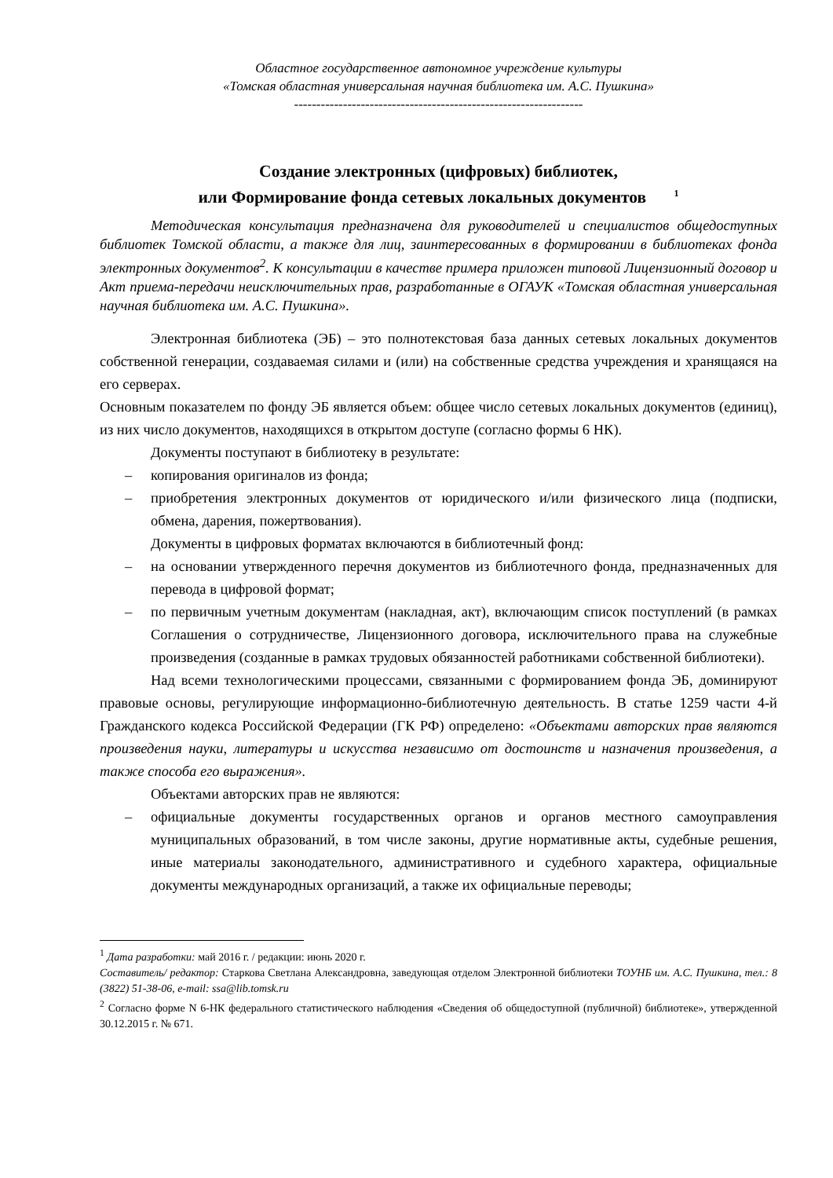Областное государственное автономное учреждение культуры
«Томская областная универсальная научная библиотека им. А.С. Пушкина»
-----------------------------------------------------------------
Создание электронных (цифровых) библиотек,
или Формирование фонда сетевых локальных документов <sup>1</sup>
Методическая консультация предназначена для руководителей и специалистов общедоступных библиотек Томской области, а также для лиц, заинтересованных в формировании в библиотеках фонда электронных документов<sup>2</sup>. К консультации в качестве примера приложен типовой Лицензионный договор и Акт приема-передачи неисключительных прав, разработанные в ОГАУК «Томская областная универсальная научная библиотека им. А.С. Пушкина».
Электронная библиотека (ЭБ) – это полнотекстовая база данных сетевых локальных документов собственной генерации, создаваемая силами и (или) на собственные средства учреждения и хранящаяся на его серверах.
Основным показателем по фонду ЭБ является объем: общее число сетевых локальных документов (единиц), из них число документов, находящихся в открытом доступе (согласно формы 6 НК).
Документы поступают в библиотеку в результате:
– копирования оригиналов из фонда;
– приобретения электронных документов от юридического и/или физического лица (подписки, обмена, дарения, пожертвования).
Документы в цифровых форматах включаются в библиотечный фонд:
– на основании утвержденного перечня документов из библиотечного фонда, предназначенных для перевода в цифровой формат;
– по первичным учетным документам (накладная, акт), включающим список поступлений (в рамках Соглашения о сотрудничестве, Лицензионного договора, исключительного права на служебные произведения (созданные в рамках трудовых обязанностей работниками собственной библиотеки).
Над всеми технологическими процессами, связанными с формированием фонда ЭБ, доминируют правовые основы, регулирующие информационно-библиотечную деятельность. В статье 1259 части 4-й Гражданского кодекса Российской Федерации (ГК РФ) определено: «Объектами авторских прав являются произведения науки, литературы и искусства независимо от достоинств и назначения произведения, а также способа его выражения».
Объектами авторских прав не являются:
– официальные документы государственных органов и органов местного самоуправления муниципальных образований, в том числе законы, другие нормативные акты, судебные решения, иные материалы законодательного, административного и судебного характера, официальные документы международных организаций, а также их официальные переводы;
<sup>1</sup> Дата разработки: май 2016 г. / редакции: июнь 2020 г.
Составитель/ редактор: Старкова Светлана Александровна, заведующая отделом Электронной библиотеки ТОУНБ им. А.С. Пушкина, тел.: 8 (3822) 51-38-06, e-mail: ssa@lib.tomsk.ru
<sup>2</sup> Согласно форме N 6-НК федерального статистического наблюдения «Сведения об общедоступной (публичной) библиотеке», утвержденной 30.12.2015 г. № 671.